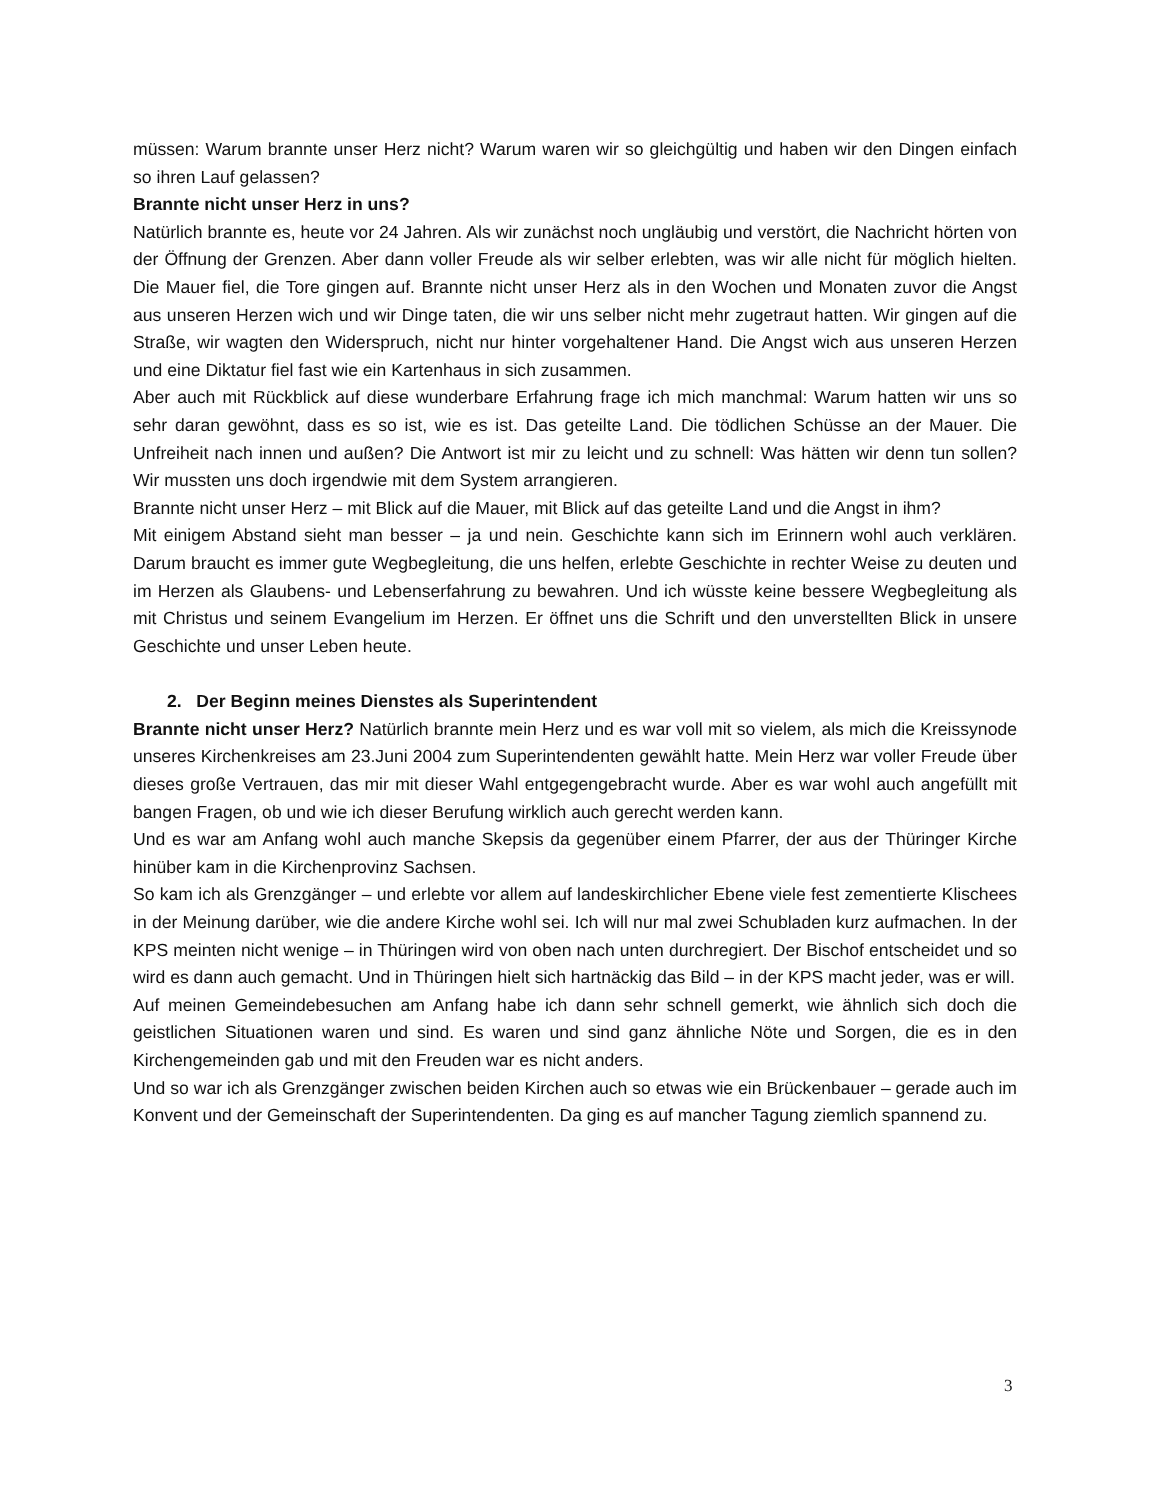müssen: Warum brannte unser Herz nicht? Warum waren wir so gleichgültig und haben wir den Dingen einfach so ihren Lauf gelassen?
Brannte nicht unser Herz in uns?
Natürlich brannte es, heute vor 24 Jahren. Als wir zunächst noch ungläubig und verstört, die Nachricht hörten von der Öffnung der Grenzen. Aber dann voller Freude als wir selber erlebten, was wir alle nicht für möglich hielten. Die Mauer fiel, die Tore gingen auf. Brannte nicht unser Herz als in den Wochen und Monaten zuvor die Angst aus unseren Herzen wich und wir Dinge taten, die wir uns selber nicht mehr zugetraut hatten. Wir gingen auf die Straße, wir wagten den Widerspruch, nicht nur hinter vorgehaltener Hand. Die Angst wich aus unseren Herzen und eine Diktatur fiel fast wie ein Kartenhaus in sich zusammen.
Aber auch mit Rückblick auf diese wunderbare Erfahrung frage ich mich manchmal: Warum hatten wir uns so sehr daran gewöhnt, dass es so ist, wie es ist. Das geteilte Land. Die tödlichen Schüsse an der Mauer. Die Unfreiheit nach innen und außen? Die Antwort ist mir zu leicht und zu schnell: Was hätten wir denn tun sollen? Wir mussten uns doch irgendwie mit dem System arrangieren.
Brannte nicht unser Herz – mit Blick auf die Mauer, mit Blick auf das geteilte Land und die Angst in ihm?
Mit einigem Abstand sieht man besser – ja und nein. Geschichte kann sich im Erinnern wohl auch verklären. Darum braucht es immer gute Wegbegleitung, die uns helfen, erlebte Geschichte in rechter Weise zu deuten und im Herzen als Glaubens- und Lebenserfahrung zu bewahren. Und ich wüsste keine bessere Wegbegleitung als mit Christus und seinem Evangelium im Herzen. Er öffnet uns die Schrift und den unverstellten Blick in unsere Geschichte und unser Leben heute.
2. Der Beginn meines Dienstes als Superintendent
Brannte nicht unser Herz? Natürlich brannte mein Herz und es war voll mit so vielem, als mich die Kreissynode unseres Kirchenkreises am 23.Juni 2004 zum Superintendenten gewählt hatte. Mein Herz war voller Freude über dieses große Vertrauen, das mir mit dieser Wahl entgegengebracht wurde. Aber es war wohl auch angefüllt mit bangen Fragen, ob und wie ich dieser Berufung wirklich auch gerecht werden kann.
Und es war am Anfang wohl auch manche Skepsis da gegenüber einem Pfarrer, der aus der Thüringer Kirche hinüber kam in die Kirchenprovinz Sachsen.
So kam ich als Grenzgänger – und erlebte vor allem auf landeskirchlicher Ebene viele fest zementierte Klischees in der Meinung darüber, wie die andere Kirche wohl sei. Ich will nur mal zwei Schubladen kurz aufmachen. In der KPS meinten nicht wenige – in Thüringen wird von oben nach unten durchregiert. Der Bischof entscheidet und so wird es dann auch gemacht. Und in Thüringen hielt sich hartnäckig das Bild – in der KPS macht jeder, was er will.
Auf meinen Gemeindebesuchen am Anfang habe ich dann sehr schnell gemerkt, wie ähnlich sich doch die geistlichen Situationen waren und sind. Es waren und sind ganz ähnliche Nöte und Sorgen, die es in den Kirchengemeinden gab und mit den Freuden war es nicht anders.
Und so war ich als Grenzgänger zwischen beiden Kirchen auch so etwas wie ein Brückenbauer – gerade auch im Konvent und der Gemeinschaft der Superintendenten. Da ging es auf mancher Tagung ziemlich spannend zu.
3